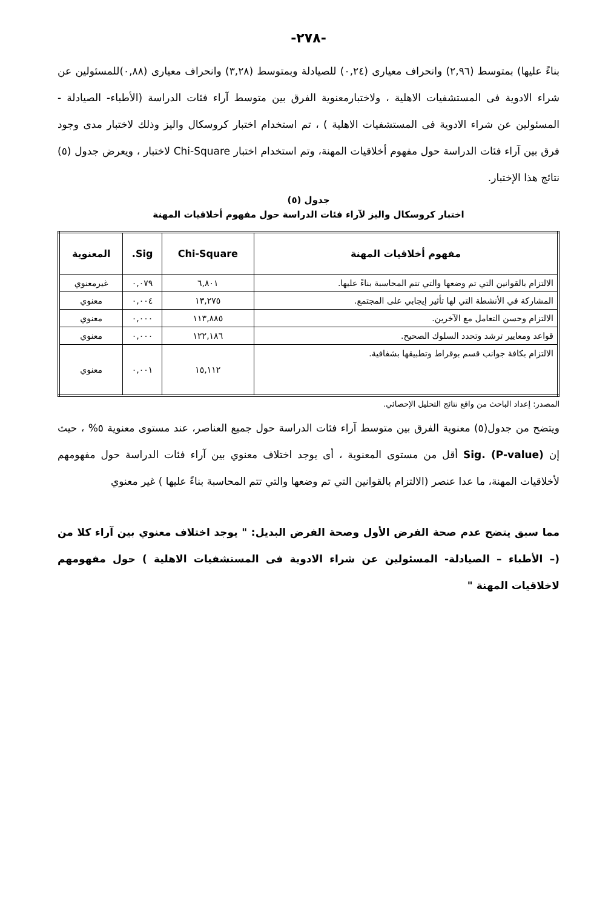-٢٧٨-
بناءً عليها) بمتوسط (٢,٩٦) وانحراف معيارى (٠,٢٤) للصيادلة وبمتوسط (٣,٢٨) وانحراف معيارى (٠,٨٨)للمسئولين عن شراء الادوية فى المستشفيات الاهلية ، ولاختبارمعنوية الفرق بين متوسط آراء فئات الدراسة (الأطباء- الصيادلة - المسئولين عن شراء الادوية فى المستشفيات الاهلية ) ، تم استخدام اختبار كروسكال واليز وذلك لاختبار مدى وجود فرق بين آراء فئات الدراسة حول مفهوم أخلاقيات المهنة، وتم استخدام اختبار Chi-Square لاختبار ، ويعرض جدول (٥) نتائج هذا الإختبار.
جدول (٥)
اختبار كروسكال واليز لآراء فئات الدراسة حول مفهوم أخلاقيات المهنة
| مفهوم أخلاقيات المهنة | Chi-Square | Sig. | المعنوية |
| --- | --- | --- | --- |
| الالتزام بالقوانين التي تم وضعها والتي تتم المحاسبة بناءً عليها. | ٦,٨٠١ | ٠,٠٧٩ | غيرمعنوي |
| المشاركة في الأنشطة التي لها تأثير إيجابي على المجتمع. | ١٣,٢٧٥ | ٠,٠٠٤ | معنوي |
| الالتزام وحسن التعامل مع الآخرين. | ١١٣,٨٨٥ | ٠,٠٠٠ | معنوي |
| قواعد ومعايير ترشد وتحدد السلوك الصحيح. | ١٢٢,١٨٦ | ٠,٠٠٠ | معنوي |
| الالتزام بكافة جوانب قسم بوقراط وتطبيقها بشفافية. | ١٥,١١٢ | ٠,٠٠١ | معنوي |
المصدر: إعداد الباحث من واقع نتائج التحليل الإحصائي.
ويتضح من جدول(٥) معنوية الفرق بين متوسط آراء فئات الدراسة حول جميع العناصر، عند مستوى معنوية ٥% ، حيث إن Sig. (P-value) أقل من مستوى المعنوية ، أى يوجد اختلاف معنوي بين آراء فئات الدراسة حول مفهومهم لأخلاقيات المهنة، ما عدا عنصر (الالتزام بالقوانين التي تم وضعها والتي تتم المحاسبة بناءً عليها ) غير معنوي
مما سبق يتضح عدم صحة الفرض الأول وصحة الفرض البديل: " يوجد اختلاف معنوي بين آراء كلا من (– الأطباء – الصيادلة- المسئولين عن شراء الادوية فى المستشفيات الاهلية ) حول مفهومهم لاخلاقيات المهنة "